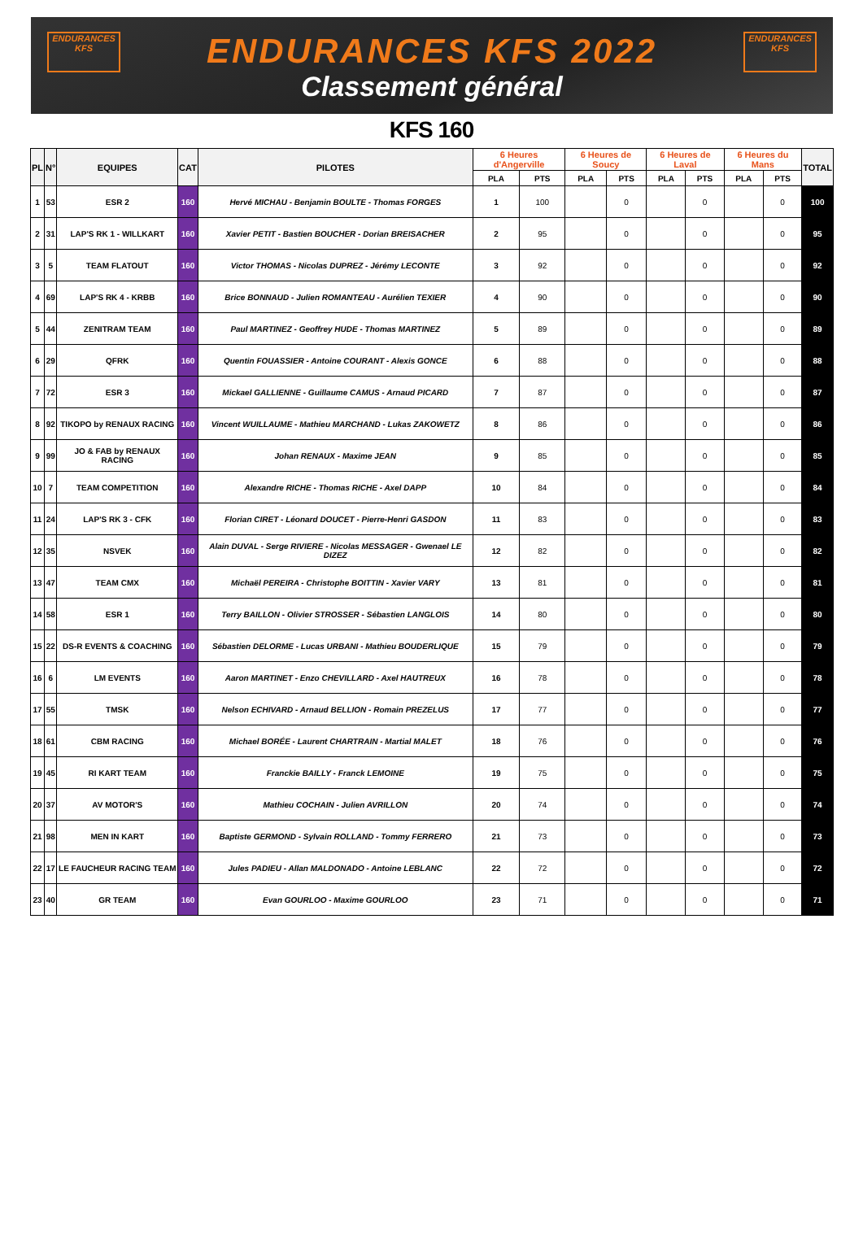ENDURANCES
KFS
ENDURANCES
KFS
ENDURANCES KFS 2022
Classement général
KFS 160
| PL | N° | EQUIPES | CAT | PILOTES | 6 Heures d'Angerville | | 6 Heures de Soucy | | 6 Heures de Laval | | 6 Heures du Mans | | TOTAL |
| --- | --- | --- | --- | --- | --- | --- | --- | --- | --- | --- | --- | --- | --- |
| | | | | | PLA | PTS | PLA | PTS | PLA | PTS | PLA | PTS | |
| 1 | 53 | ESR 2 | 160 | Hervé MICHAU - Benjamin BOULTE - Thomas FORGES | 1 | 100 | | 0 | | 0 | | 0 | 100 |
| 2 | 31 | LAP'S RK 1 - WILLKART | 160 | Xavier PETIT - Bastien BOUCHER - Dorian BREISACHER | 2 | 95 | | 0 | | 0 | | 0 | 95 |
| 3 | 5 | TEAM FLATOUT | 160 | Victor THOMAS - Nicolas DUPREZ - Jérémy LECONTE | 3 | 92 | | 0 | | 0 | | 0 | 92 |
| 4 | 69 | LAP'S RK 4 - KRBB | 160 | Brice BONNAUD - Julien ROMANTEAU - Aurélien TEXIER | 4 | 90 | | 0 | | 0 | | 0 | 90 |
| 5 | 44 | ZENITRAM TEAM | 160 | Paul MARTINEZ - Geoffrey HUDE - Thomas MARTINEZ | 5 | 89 | | 0 | | 0 | | 0 | 89 |
| 6 | 29 | QFRK | 160 | Quentin FOUASSIER - Antoine COURANT - Alexis GONCE | 6 | 88 | | 0 | | 0 | | 0 | 88 |
| 7 | 72 | ESR 3 | 160 | Mickael GALLIENNE - Guillaume CAMUS - Arnaud PICARD | 7 | 87 | | 0 | | 0 | | 0 | 87 |
| 8 | 92 | TIKOPO by RENAUX RACING | 160 | Vincent WUILLAUME - Mathieu MARCHAND - Lukas ZAKOWETZ | 8 | 86 | | 0 | | 0 | | 0 | 86 |
| 9 | 99 | JO & FAB by RENAUX RACING | 160 | Johan RENAUX - Maxime JEAN | 9 | 85 | | 0 | | 0 | | 0 | 85 |
| 10 | 7 | TEAM COMPETITION | 160 | Alexandre RICHE - Thomas RICHE - Axel DAPP | 10 | 84 | | 0 | | 0 | | 0 | 84 |
| 11 | 24 | LAP'S RK 3 - CFK | 160 | Florian CIRET - Léonard DOUCET - Pierre-Henri GASDON | 11 | 83 | | 0 | | 0 | | 0 | 83 |
| 12 | 35 | NSVEK | 160 | Alain DUVAL - Serge RIVIERE - Nicolas MESSAGER - Gwenael LE DIZEZ | 12 | 82 | | 0 | | 0 | | 0 | 82 |
| 13 | 47 | TEAM CMX | 160 | Michaël PEREIRA - Christophe BOITTIN - Xavier VARY | 13 | 81 | | 0 | | 0 | | 0 | 81 |
| 14 | 58 | ESR 1 | 160 | Terry BAILLON - Olivier STROSSER - Sébastien LANGLOIS | 14 | 80 | | 0 | | 0 | | 0 | 80 |
| 15 | 22 | DS-R EVENTS & COACHING | 160 | Sébastien DELORME - Lucas URBANI - Mathieu BOUDERLIQUE | 15 | 79 | | 0 | | 0 | | 0 | 79 |
| 16 | 6 | LM EVENTS | 160 | Aaron MARTINET - Enzo CHEVILLARD - Axel HAUTREUX | 16 | 78 | | 0 | | 0 | | 0 | 78 |
| 17 | 55 | TMSK | 160 | Nelson ECHIVARD - Arnaud BELLION - Romain PREZELUS | 17 | 77 | | 0 | | 0 | | 0 | 77 |
| 18 | 61 | CBM RACING | 160 | Michael BORÉE - Laurent CHARTRAIN - Martial MALET | 18 | 76 | | 0 | | 0 | | 0 | 76 |
| 19 | 45 | RI KART TEAM | 160 | Franckie BAILLY - Franck LEMOINE | 19 | 75 | | 0 | | 0 | | 0 | 75 |
| 20 | 37 | AV MOTOR'S | 160 | Mathieu COCHAIN - Julien AVRILLON | 20 | 74 | | 0 | | 0 | | 0 | 74 |
| 21 | 98 | MEN IN KART | 160 | Baptiste GERMOND - Sylvain ROLLAND - Tommy FERRERO | 21 | 73 | | 0 | | 0 | | 0 | 73 |
| 22 | 17 | LE FAUCHEUR RACING TEAM | 160 | Jules PADIEU - Allan MALDONADO - Antoine LEBLANC | 22 | 72 | | 0 | | 0 | | 0 | 72 |
| 23 | 40 | GR TEAM | 160 | Evan GOURLOO - Maxime GOURLOO | 23 | 71 | | 0 | | 0 | | 0 | 71 |